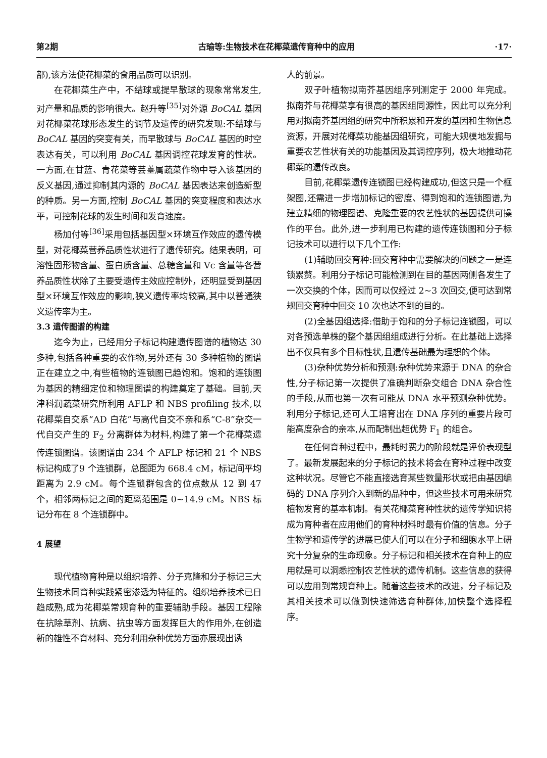第2期 古瑜等:生物技术在花椰菜遗传育种中的应用 ·17·
部),该方法使花椰菜的食用品质可以识别。
在花椰菜生产中，不结球或提早散球的现象常常发生,对产量和品质的影响很大。赵升等<sup>[35]</sup>对外源 BoCAL 基因对花椰菜花球形态发生的调节及遗传的研究发现:不结球与 BoCAL 基因的突变有关，而早散球与 BoCAL 基因的时空表达有关，可以利用 BoCAL 基因调控花球发育的性状。一方面,在甘蓝、青花菜等芸薹属蔬菜作物中导入该基因的反义基因,通过抑制其内源的 BoCAL 基因表达来创造新型的种质。另一方面,控制 BoCAL 基因的突变程度和表达水平，可控制花球的发生时间和发育速度。
杨加付等<sup>[36]</sup>采用包括基因型×环境互作效应的遗传模型，对花椰菜营养品质性状进行了遗传研究。结果表明，可溶性固形物含量、蛋白质含量、总糖含量和 Vc 含量等各营养品质性状除了主要受遗传主效应控制外，还明显受到基因型×环境互作效应的影响,狭义遗传率均较高,其中以普通狭义遗传率为主。
3.3 遗传图谱的构建
迄今为止，已经用分子标记构建遗传图谱的植物达 30 多种,包括各种重要的农作物,另外还有 30 多种植物的图谱正在建立之中,有些植物的连锁图已趋饱和。饱和的连锁图为基因的精细定位和物理图谱的构建奠定了基础。目前,天津科润蔬菜研究所利用 AFLP 和 NBS profiling 技术,以花椰菜自交系“AD 白花”与高代自交不亲和系“C-8”杂交一代自交产生的 F<sub>2</sub> 分离群体为材料,构建了第一个花椰菜遗传连锁图谱。该图谱由 234 个 AFLP 标记和 21 个 NBS 标记构成了9 个连锁群，总图距为 668.4 cM，标记间平均距离为 2.9 cM。每个连锁群包含的位点数从 12 到 47 个，相邻两标记之间的距离范围是 0~14.9 cM。NBS 标记分布在 8 个连锁群中。
4 展望
现代植物育种是以组织培养、分子克隆和分子标记三大生物技术同育种实践紧密渗透为特征的。组织培养技术已日趋成熟,成为花椰菜常规育种的重要辅助手段。基因工程除在抗除草剂、抗病、抗虫等方面发挥巨大的作用外,在创造新的雄性不育材料、充分利用杂种优势方面亦展现出诱
人的前景。
双子叶植物拟南芥基因组序列测定于 2000 年完成。拟南芥与花椰菜享有很高的基因组同源性，因此可以充分利用对拟南芥基因组的研究中所积累和开发的基因和生物信息资源，开展对花椰菜功能基因组研究，可能大规模地发掘与重要农艺性状有关的功能基因及其调控序列，极大地推动花椰菜的遗传改良。
目前,花椰菜遗传连锁图已经构建成功,但这只是一个框架图,还需进一步增加标记的密度、得到饱和的连锁图谱,为建立精细的物理图谱、克隆重要的农艺性状的基因提供可操作的平台。此外,进一步利用已构建的遗传连锁图和分子标记技术可以进行以下几个工作:
(1)辅助回交育种:回交育种中需要解决的问题之一是连锁累赘。利用分子标记可能检测到在目的基因两侧各发生了一次交换的个体，因而可以仅经过 2~3 次回交,便可达到常规回交育种中回交 10 次也达不到的目的。
(2)全基因组选择:借助于饱和的分子标记连锁图，可以对各预选单株的整个基因组组成进行分析。在此基础上选择出不仅具有多个目标性状,且遗传基础最为理想的个体。
(3)杂种优势分析和预测:杂种优势来源于 DNA 的杂合性,分子标记第一次提供了准确判断杂交组合 DNA 杂合性的手段,从而也第一次有可能从 DNA 水平预测杂种优势。利用分子标记,还可人工培育出在 DNA 序列的重要片段可能高度杂合的亲本,从而配制出超优势 F<sub>1</sub> 的组合。
在任何育种过程中，最耗时费力的阶段就是评价表现型了。最新发展起来的分子标记的技术将会在育种过程中改变这种状况。尽管它不能直接选育某些数量形状或把由基因编码的 DNA 序列介入到新的品种中，但这些技术可用来研究植物发育的基本机制。有关花椰菜育种性状的遗传学知识将成为育种者在应用他们的育种材料时最有价值的信息。分子生物学和遗传学的进展已使人们可以在分子和细胞水平上研究十分复杂的生命现象。分子标记和相关技术在育种上的应用就是可以洞悉控制农艺性状的遗传机制。这些信息的获得可以应用到常规育种上。随着这些技术的改进，分子标记及其相关技术可以做到快速筛选育种群体,加快整个选择程序。